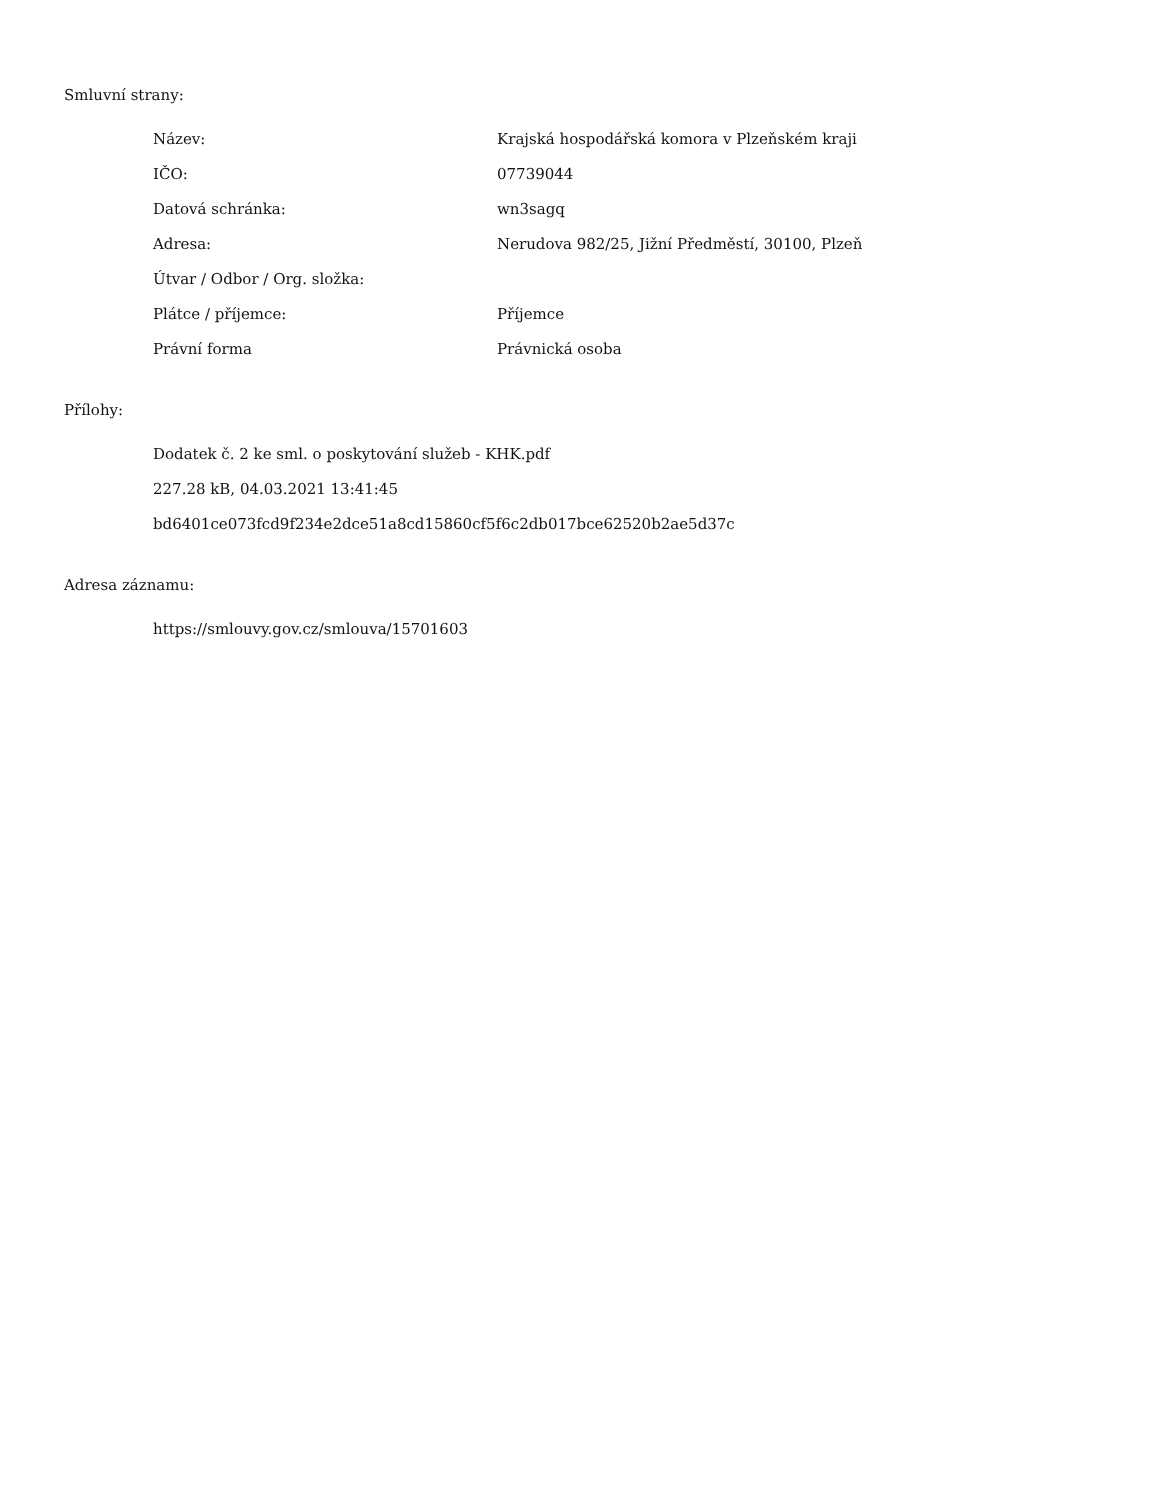Smluvní strany:
| Název: | Krajská hospodářská komora v Plzeňském kraji |
| IČO: | 07739044 |
| Datová schránka: | wn3sagq |
| Adresa: | Nerudova 982/25, Jižní Předměstí, 30100, Plzeň |
| Útvar / Odbor / Org. složka: | |
| Plátce / příjemce: | Příjemce |
| Právní forma | Právnická osoba |
Přílohy:
Dodatek č. 2 ke sml. o poskytování služeb - KHK.pdf
227.28 kB, 04.03.2021 13:41:45
bd6401ce073fcd9f234e2dce51a8cd15860cf5f6c2db017bce62520b2ae5d37c
Adresa záznamu:
https://smlouvy.gov.cz/smlouva/15701603